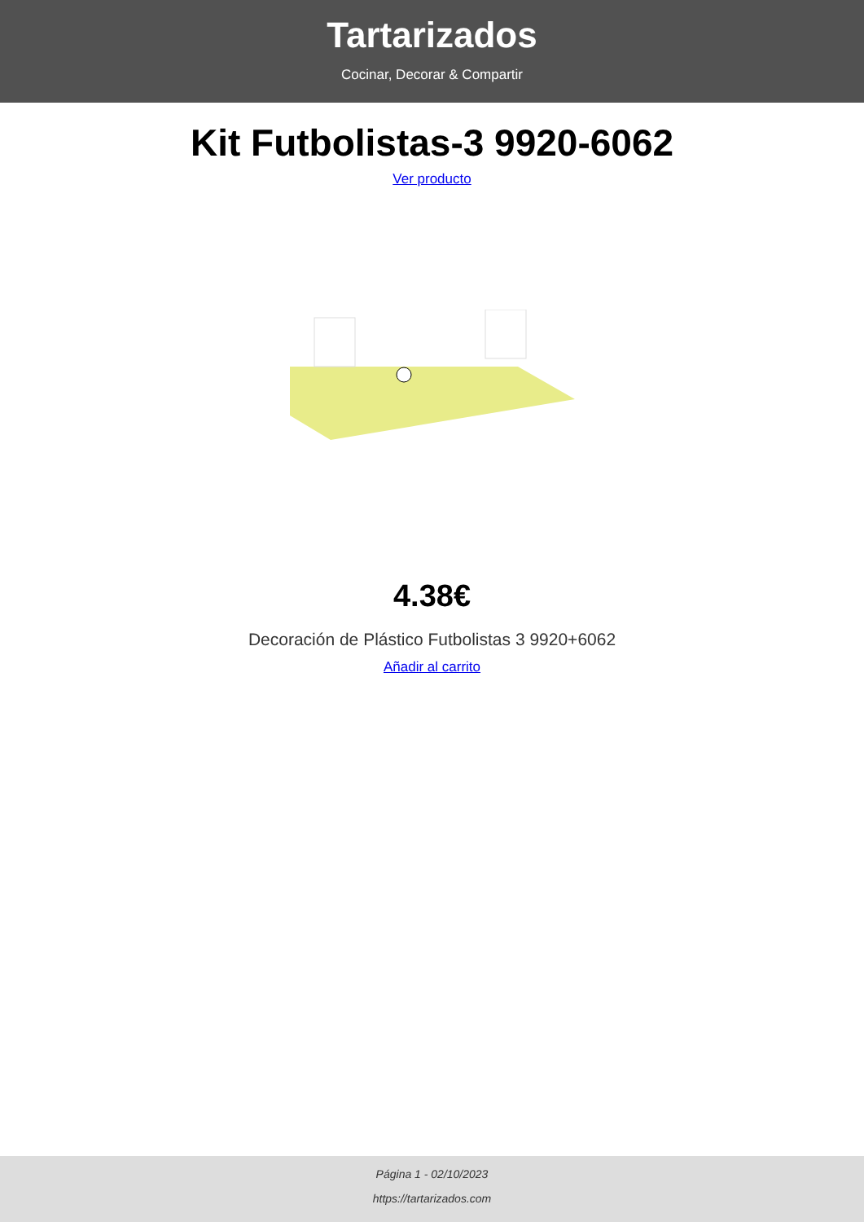Tartarizados
Cocinar, Decorar & Compartir
Kit Futbolistas-3 9920-6062
Ver producto
4.38€
Decoración de Plástico Futbolistas 3 9920+6062
Añadir al carrito
Página 1 - 02/10/2023
https://tartarizados.com